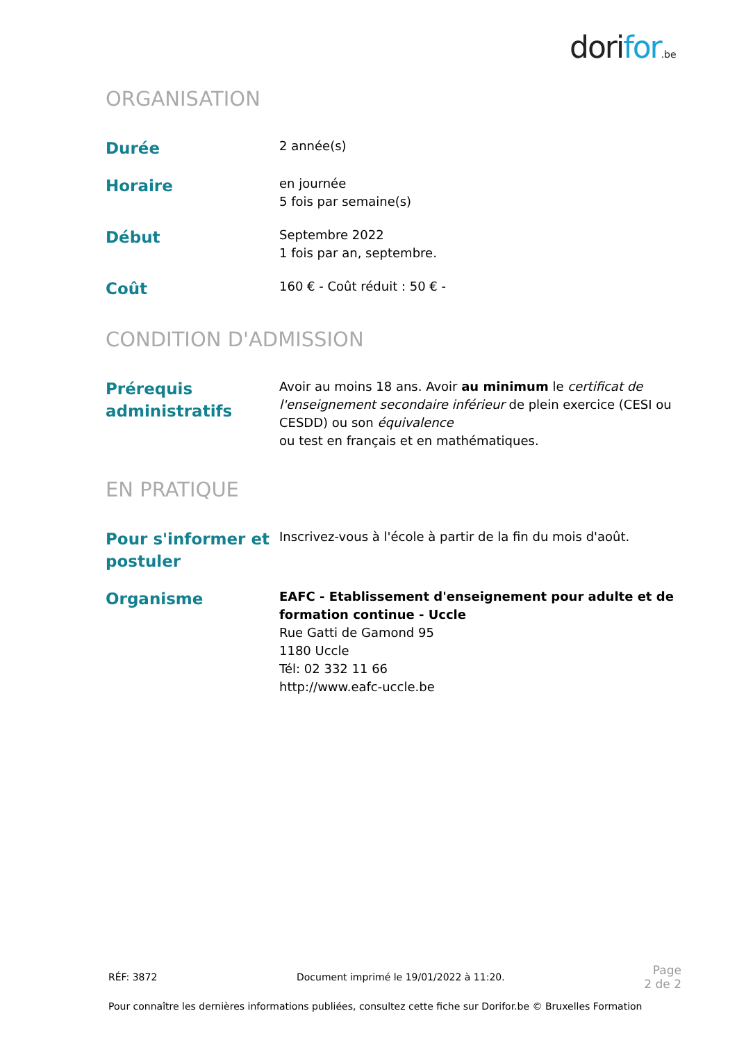dorifor.be
ORGANISATION
Durée
2 année(s)
Horaire
en journée
5 fois par semaine(s)
Début
Septembre 2022
1 fois par an, septembre.
Coût
160 € - Coût réduit : 50 € -
CONDITION D'ADMISSION
Prérequis administratifs
Avoir au moins 18 ans. Avoir au minimum le certificat de l'enseignement secondaire inférieur de plein exercice (CESI ou CESDD) ou son équivalence
ou test en français et en mathématiques.
EN PRATIQUE
Pour s'informer et postuler
Inscrivez-vous à l'école à partir de la fin du mois d'août.
Organisme
EAFC - Etablissement d'enseignement pour adulte et de formation continue - Uccle
Rue Gatti de Gamond 95
1180 Uccle
Tél: 02 332 11 66
http://www.eafc-uccle.be
RÉF: 3872 Document imprimé le 19/01/2022 à 11:20. Page
2 de 2
Pour connaître les dernières informations publiées, consultez cette fiche sur Dorifor.be © Bruxelles Formation